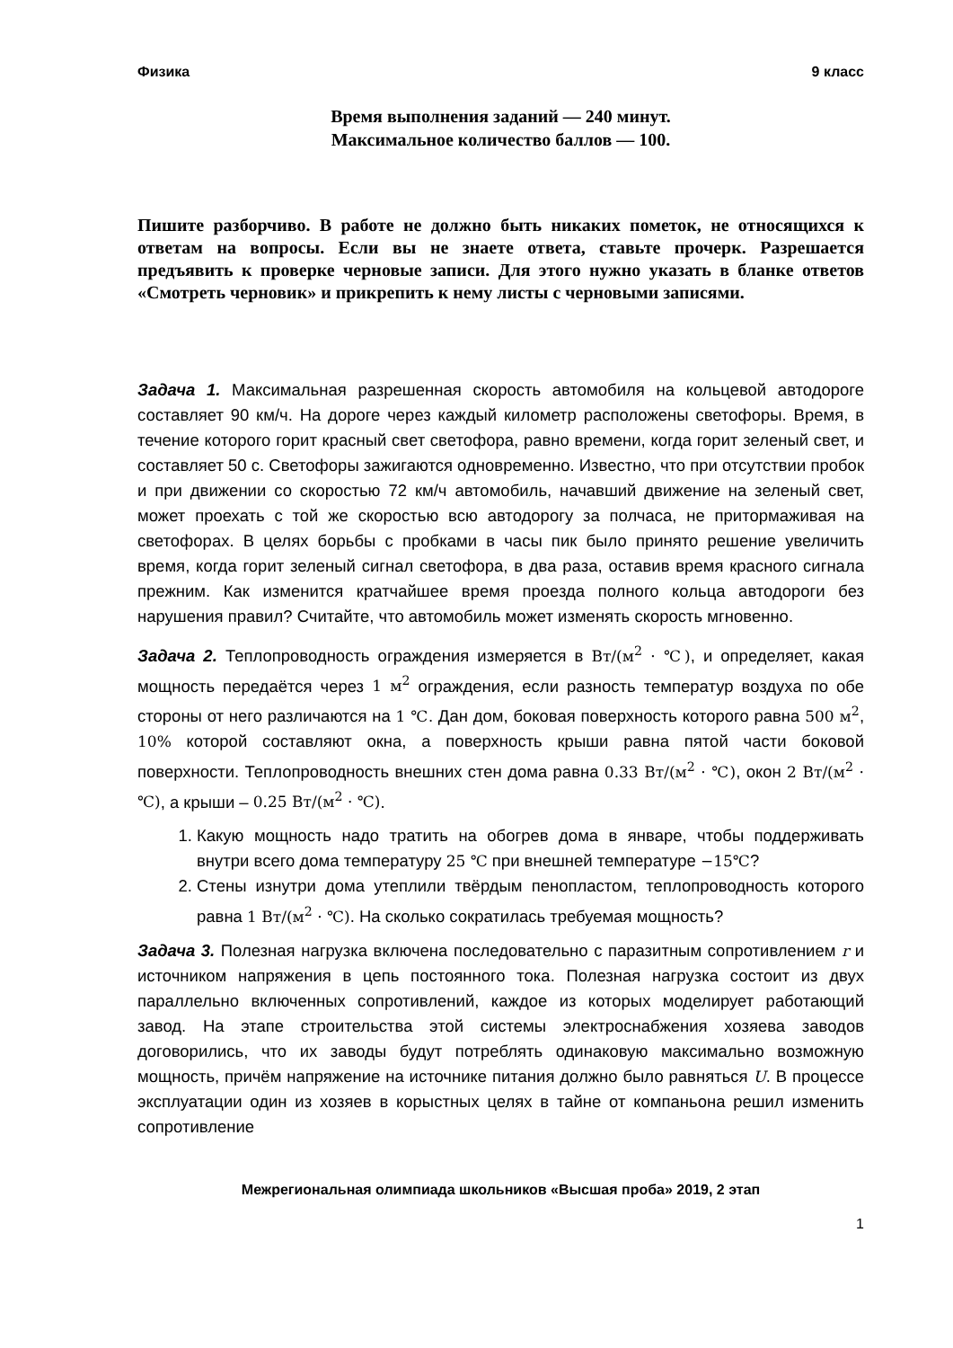Физика 9 класс
Время выполнения заданий — 240 минут.
Максимальное количество баллов — 100.
Пишите разборчиво. В работе не должно быть никаких пометок, не относящихся к ответам на вопросы. Если вы не знаете ответа, ставьте прочерк. Разрешается предъявить к проверке черновые записи. Для этого нужно указать в бланке ответов «Смотреть черновик» и прикрепить к нему листы с черновыми записями.
Задача 1. Максимальная разрешенная скорость автомобиля на кольцевой автодороге составляет 90 км/ч. На дороге через каждый километр расположены светофоры. Время, в течение которого горит красный свет светофора, равно времени, когда горит зеленый свет, и составляет 50 с. Светофоры зажигаются одновременно. Известно, что при отсутствии пробок и при движении со скоростью 72 км/ч автомобиль, начавший движение на зеленый свет, может проехать с той же скоростью всю автодорогу за полчаса, не притормаживая на светофорах. В целях борьбы с пробками в часы пик было принято решение увеличить время, когда горит зеленый сигнал светофора, в два раза, оставив время красного сигнала прежним. Как изменится кратчайшее время проезда полного кольца автодороги без нарушения правил? Считайте, что автомобиль может изменять скорость мгновенно.
Задача 2. Теплопроводность ограждения измеряется в Вт/(м<sup>2</sup> · ℃), и определяет, какая мощность передаётся через 1 м<sup>2</sup> ограждения, если разность температур воздуха по обе стороны от него различаются на 1 ℃. Дан дом, боковая поверхность которого равна 500 м<sup>2</sup>, 10% которой составляют окна, а поверхность крыши равна пятой части боковой поверхности. Теплопроводность внешних стен дома равна 0.33 Вт/(м<sup>2</sup> · ℃), окон 2 Вт/(м<sup>2</sup> · ℃), а крыши – 0.25 Вт/(м<sup>2</sup> · ℃).
1. Какую мощность надо тратить на обогрев дома в январе, чтобы поддерживать внутри всего дома температуру 25 ℃ при внешней температуре −15℃?
2. Стены изнутри дома утеплили твёрдым пенопластом, теплопроводность которого равна 1 Вт/(м<sup>2</sup> · ℃). На сколько сократилась требуемая мощность?
Задача 3. Полезная нагрузка включена последовательно с паразитным сопротивлением r и источником напряжения в цепь постоянного тока. Полезная нагрузка состоит из двух параллельно включенных сопротивлений, каждое из которых моделирует работающий завод. На этапе строительства этой системы электроснабжения хозяева заводов договорились, что их заводы будут потреблять одинаковую максимально возможную мощность, причём напряжение на источнике питания должно было равняться U. В процессе эксплуатации один из хозяев в корыстных целях в тайне от компаньона решил изменить сопротивление
Межрегиональная олимпиада школьников «Высшая проба» 2019, 2 этап
1